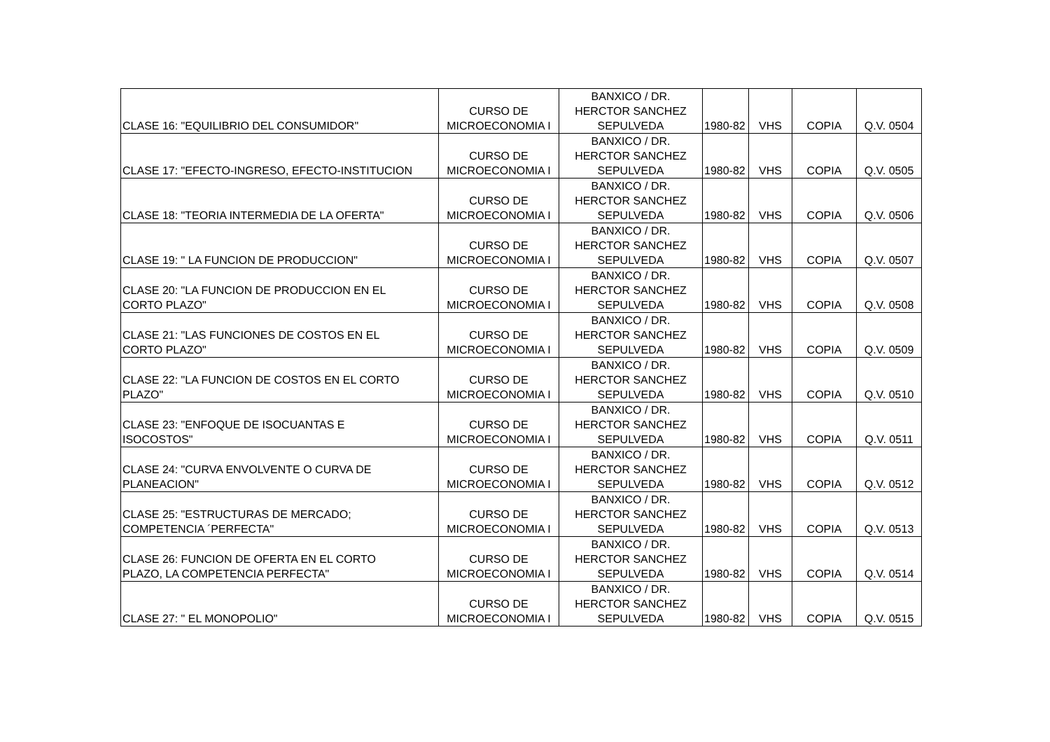| CLASE 16: "EQUILIBRIO DEL CONSUMIDOR" | CURSO DE MICROECONOMIA I | BANXICO / DR. HERCTOR SANCHEZ SEPULVEDA | 1980-82 | VHS | COPIA | Q.V. 0504 |
| CLASE 17: "EFECTO-INGRESO, EFECTO-INSTITUCION | CURSO DE MICROECONOMIA I | BANXICO / DR. HERCTOR SANCHEZ SEPULVEDA | 1980-82 | VHS | COPIA | Q.V. 0505 |
| CLASE 18: "TEORIA INTERMEDIA DE LA OFERTA" | CURSO DE MICROECONOMIA I | BANXICO / DR. HERCTOR SANCHEZ SEPULVEDA | 1980-82 | VHS | COPIA | Q.V. 0506 |
| CLASE 19: " LA FUNCION DE PRODUCCION" | CURSO DE MICROECONOMIA I | BANXICO / DR. HERCTOR SANCHEZ SEPULVEDA | 1980-82 | VHS | COPIA | Q.V. 0507 |
| CLASE 20: "LA FUNCION DE PRODUCCION EN EL CORTO PLAZO" | CURSO DE MICROECONOMIA I | BANXICO / DR. HERCTOR SANCHEZ SEPULVEDA | 1980-82 | VHS | COPIA | Q.V. 0508 |
| CLASE 21: "LAS FUNCIONES DE COSTOS EN EL CORTO PLAZO" | CURSO DE MICROECONOMIA I | BANXICO / DR. HERCTOR SANCHEZ SEPULVEDA | 1980-82 | VHS | COPIA | Q.V. 0509 |
| CLASE 22: "LA FUNCION DE COSTOS EN EL CORTO PLAZO" | CURSO DE MICROECONOMIA I | BANXICO / DR. HERCTOR SANCHEZ SEPULVEDA | 1980-82 | VHS | COPIA | Q.V. 0510 |
| CLASE 23: "ENFOQUE DE ISOCUANTAS E ISOCOSTOS" | CURSO DE MICROECONOMIA I | BANXICO / DR. HERCTOR SANCHEZ SEPULVEDA | 1980-82 | VHS | COPIA | Q.V. 0511 |
| CLASE 24: "CURVA ENVOLVENTE O CURVA DE PLANEACION" | CURSO DE MICROECONOMIA I | BANXICO / DR. HERCTOR SANCHEZ SEPULVEDA | 1980-82 | VHS | COPIA | Q.V. 0512 |
| CLASE 25: "ESTRUCTURAS DE MERCADO; COMPETENCIA ´PERFECTA" | CURSO DE MICROECONOMIA I | BANXICO / DR. HERCTOR SANCHEZ SEPULVEDA | 1980-82 | VHS | COPIA | Q.V. 0513 |
| CLASE 26: FUNCION DE OFERTA EN EL CORTO PLAZO, LA COMPETENCIA PERFECTA" | CURSO DE MICROECONOMIA I | BANXICO / DR. HERCTOR SANCHEZ SEPULVEDA | 1980-82 | VHS | COPIA | Q.V. 0514 |
| CLASE 27: " EL MONOPOLIO" | CURSO DE MICROECONOMIA I | BANXICO / DR. HERCTOR SANCHEZ SEPULVEDA | 1980-82 | VHS | COPIA | Q.V. 0515 |